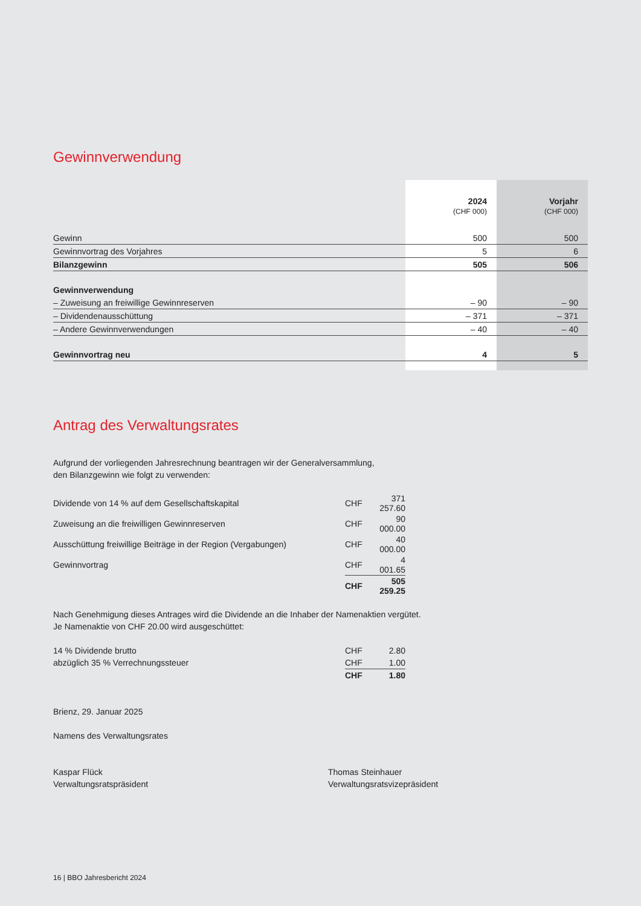Gewinnverwendung
| | 2024 (CHF 000) | Vorjahr (CHF 000) |
| Gewinn | 500 | 500 |
| Gewinnvortrag des Vorjahres | 5 | 6 |
| Bilanzgewinn | 505 | 506 |
| Gewinnverwendung | | |
| – Zuweisung an freiwillige Gewinnreserven | – 90 | – 90 |
| – Dividendenausschüttung | – 371 | – 371 |
| – Andere Gewinnverwendungen | – 40 | – 40 |
| Gewinnvortrag neu | 4 | 5 |
Antrag des Verwaltungsrates
Aufgrund der vorliegenden Jahresrechnung beantragen wir der Generalversammlung,
den Bilanzgewinn wie folgt zu verwenden:
| Dividende von 14 % auf dem Gesellschaftskapital | CHF | 371 257.60 |
| Zuweisung an die freiwilligen Gewinnreserven | CHF | 90 000.00 |
| Ausschüttung freiwillige Beiträge in der Region (Vergabungen) | CHF | 40 000.00 |
| Gewinnvortrag | CHF | 4 001.65 |
| | CHF | 505 259.25 |
Nach Genehmigung dieses Antrages wird die Dividende an die Inhaber der Namenaktien vergütet.
Je Namenaktie von CHF 20.00 wird ausgeschüttet:
| 14 % Dividende brutto | CHF | 2.80 |
| abzüglich 35 % Verrechnungssteuer | CHF | 1.00 |
| | CHF | 1.80 |
Brienz, 29. Januar 2025
Namens des Verwaltungsrates
Kaspar Flück
Verwaltungsratspräsident
Thomas Steinhauer
Verwaltungsratsvizepräsident
16 | BBO Jahresbericht 2024